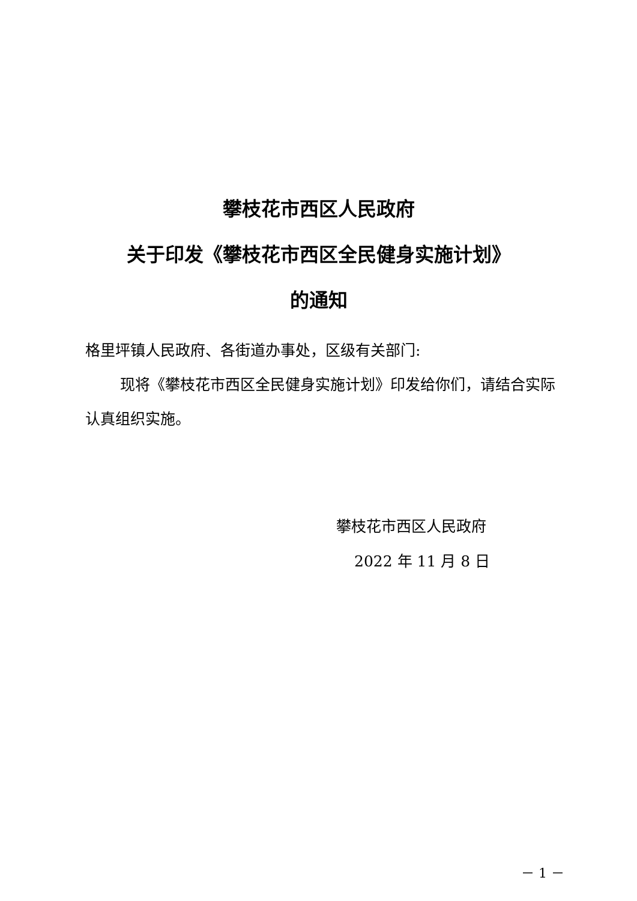攀枝花市西区人民政府
关于印发《攀枝花市西区全民健身实施计划》
的通知
格里坪镇人民政府、各街道办事处，区级有关部门:
现将《攀枝花市西区全民健身实施计划》印发给你们，请结合实际认真组织实施。
攀枝花市西区人民政府
2022 年 11 月 8 日
－ 1 －